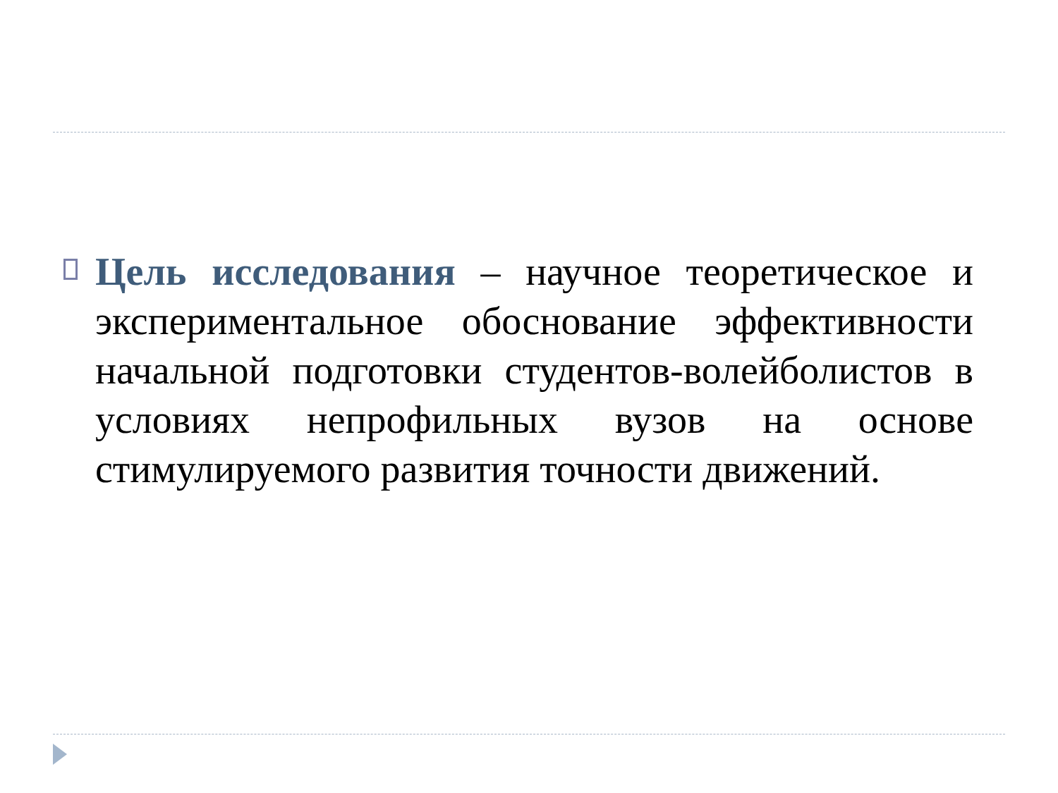Цель исследования – научное теоретическое и экспериментальное обоснование эффективности начальной подготовки студентов-волейболистов в условиях непрофильных вузов на основе стимулируемого развития точности движений.